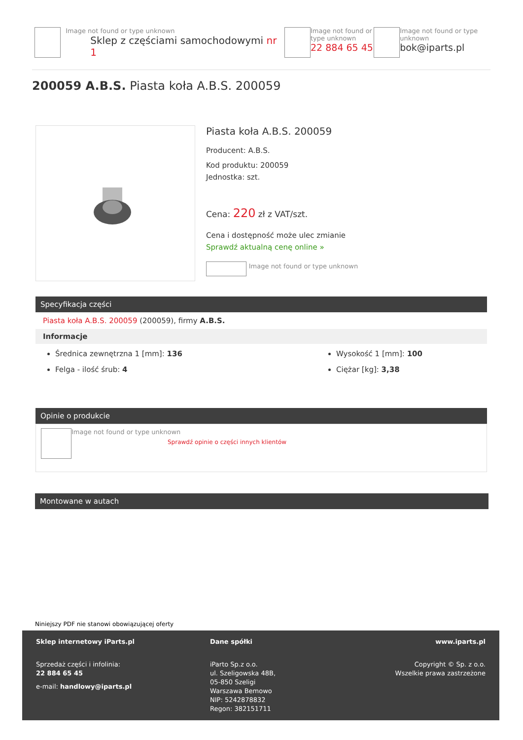Image not found or type unknown
Sklep z częściami samochodowymi nr 1
Image not found or type unknown
22 884 65 45
Image not found or type unknown
bok@iparts.pl
200059 A.B.S. Piasta koła A.B.S. 200059
Piasta koła A.B.S. 200059
Producent: A.B.S.
Kod produktu: 200059
Jednostka: szt.
Cena: 220 zł z VAT/szt.
Cena i dostępność może ulec zmianie
Sprawdź aktualną cenę online »
Image not found or type unknown
Specyfikacja części
Piasta koła A.B.S. 200059 (200059), firmy A.B.S.
Informacje
Średnica zewnętrzna 1 [mm]: 136
Felga - ilość śrub: 4
Wysokość 1 [mm]: 100
Ciężar [kg]: 3,38
Opinie o produkcie
Image not found or type unknown
Sprawdź opinie o części innych klientów
Montowane w autach
Niniejszy PDF nie stanowi obowiązującej oferty
Sklep internetowy iParts.pl
Sprzedaż części i infolinia:
22 884 65 45
e-mail: handlowy@iparts.pl
Dane spółki
iParto Sp.z o.o.
ul. Szeligowska 48B,
05-850 Szeligi
Warszawa Bemowo
NIP: 5242878832
Regon: 382151711
www.iparts.pl
Copyright © Sp. z o.o.
Wszelkie prawa zastrzeżone